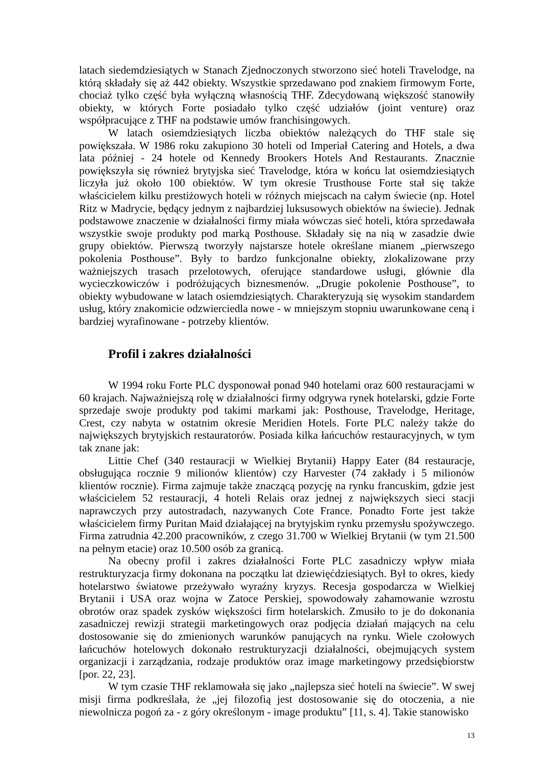latach siedemdziesiątych w Stanach Zjednoczonych stworzono sieć hoteli Travelodge, na którą składały się aż 442 obiekty. Wszystkie sprzedawano pod znakiem firmowym Forte, chociaż tylko część była wyłączną własnością THF. Zdecydowaną większość stanowiły obiekty, w których Forte posiadało tylko część udziałów (joint venture) oraz współpracujące z THF na podstawie umów franchisingowych.
W latach osiemdziesiątych liczba obiektów należących do THF stale się powiększała. W 1986 roku zakupiono 30 hoteli od Imperiał Catering and Hotels, a dwa lata później - 24 hotele od Kennedy Brookers Hotels And Restaurants. Znacznie powiększyła się również brytyjska sieć Travelodge, która w końcu lat osiemdziesiątych liczyła już około 100 obiektów. W tym okresie Trusthouse Forte stał się także właścicielem kilku prestiżowych hoteli w różnych miejscach na całym świecie (np. Hotel Ritz w Madrycie, będący jednym z najbardziej luksusowych obiektów na świecie). Jednak podstawowe znaczenie w działalności firmy miała wówczas sieć hoteli, która sprzedawała wszystkie swoje produkty pod marką Posthouse. Składały się na nią w zasadzie dwie grupy obiektów. Pierwszą tworzyły najstarsze hotele określane mianem „pierwszego pokolenia Posthouse”. Były to bardzo funkcjonalne obiekty, zlokalizowane przy ważniejszych trasach przelotowych, oferujące standardowe usługi, głównie dla wycieczkowiczów i podróżujących biznesmenów. „Drugie pokolenie Posthouse”, to obiekty wybudowane w latach osiemdziesiątych. Charakteryzują się wysokim standardem usług, który znakomicie odzwierciedla nowe - w mniejszym stopniu uwarunkowane ceną i bardziej wyrafinowane - potrzeby klientów.
Profil i zakres działalności
W 1994 roku Forte PLC dysponował ponad 940 hotelami oraz 600 restauracjami w 60 krajach. Najważniejszą rolę w działalności firmy odgrywa rynek hotelarski, gdzie Forte sprzedaje swoje produkty pod takimi markami jak: Posthouse, Travelodge, Heritage, Crest, czy nabyta w ostatnim okresie Meridien Hotels. Forte PLC należy także do największych brytyjskich restauratorów. Posiada kilka łańcuchów restauracyjnych, w tym tak znane jak:
Littie Chef (340 restauracji w Wielkiej Brytanii) Happy Eater (84 restauracje, obsługująca rocznie 9 milionów klientów) czy Harvester (74 zakłady i 5 milionów klientów rocznie). Firma zajmuje także znaczącą pozycję na rynku francuskim, gdzie jest właścicielem 52 restauracji, 4 hoteli Relais oraz jednej z największych sieci stacji naprawczych przy autostradach, nazywanych Cote France. Ponadto Forte jest także właścicielem firmy Puritan Maid działającej na brytyjskim rynku przemysłu spożywczego. Firma zatrudnia 42.200 pracowników, z czego 31.700 w Wielkiej Brytanii (w tym 21.500 na pełnym etacie) oraz 10.500 osób za granicą.
Na obecny profil i zakres działalności Forte PLC zasadniczy wpływ miała restrukturyzacja firmy dokonana na początku lat dziewięćdziesiątych. Był to okres, kiedy hotelarstwo światowe przeżywało wyraźny kryzys. Recesja gospodarcza w Wielkiej Brytanii i USA oraz wojna w Zatoce Perskiej, spowodowały zahamowanie wzrostu obrotów oraz spadek zysków większości firm hotelarskich. Zmusiło to je do dokonania zasadniczej rewizji strategii marketingowych oraz podjęcia działań mających na celu dostosowanie się do zmienionych warunków panujących na rynku. Wiele czołowych łańcuchów hotelowych dokonało restrukturyzacji działalności, obejmujących system organizacji i zarządzania, rodzaje produktów oraz image marketingowy przedsiębiorstw [por. 22, 23].
W tym czasie THF reklamowała się jako „najlepsza sieć hoteli na świecie”. W swej misji firma podkreślała, że „jej filozofią jest dostosowanie się do otoczenia, a nie niewolnicza pogoń za - z góry określonym - image produktu” [11, s. 4]. Takie stanowisko
13